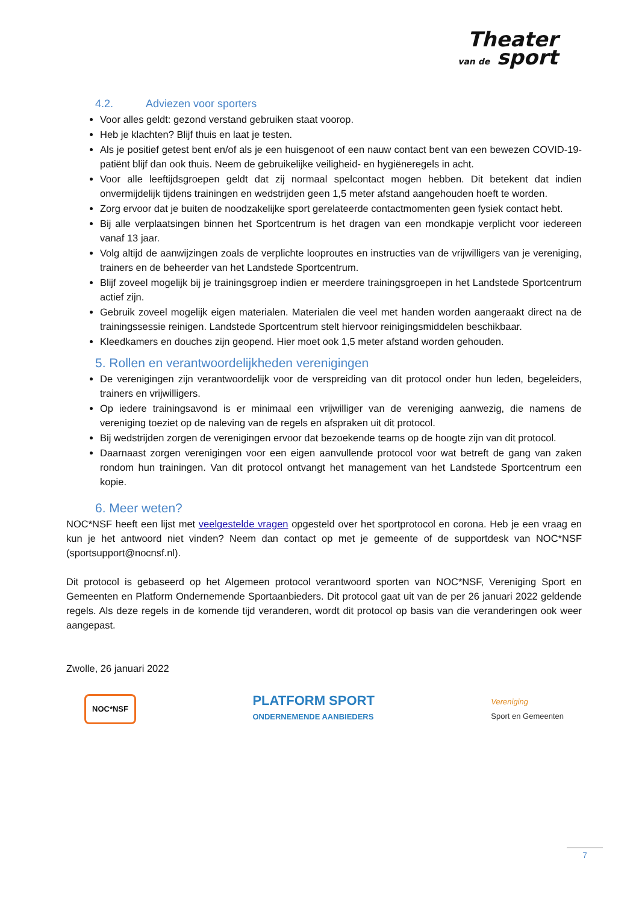Theater
van de sport
4.2. Adviezen voor sporters
Voor alles geldt: gezond verstand gebruiken staat voorop.
Heb je klachten? Blijf thuis en laat je testen.
Als je positief getest bent en/of als je een huisgenoot of een nauw contact bent van een bewezen COVID-19-patiënt blijf dan ook thuis. Neem de gebruikelijke veiligheid- en hygiëneregels in acht.
Voor alle leeftijdsgroepen geldt dat zij normaal spelcontact mogen hebben. Dit betekent dat indien onvermijdelijk tijdens trainingen en wedstrijden geen 1,5 meter afstand aangehouden hoeft te worden.
Zorg ervoor dat je buiten de noodzakelijke sport gerelateerde contactmomenten geen fysiek contact hebt.
Bij alle verplaatsingen binnen het Sportcentrum is het dragen van een mondkapje verplicht voor iedereen vanaf 13 jaar.
Volg altijd de aanwijzingen zoals de verplichte looproutes en instructies van de vrijwilligers van je vereniging, trainers en de beheerder van het Landstede Sportcentrum.
Blijf zoveel mogelijk bij je trainingsgroep indien er meerdere trainingsgroepen in het Landstede Sportcentrum actief zijn.
Gebruik zoveel mogelijk eigen materialen. Materialen die veel met handen worden aangeraakt direct na de trainingssessie reinigen. Landstede Sportcentrum stelt hiervoor reinigingsmiddelen beschikbaar.
Kleedkamers en douches zijn geopend. Hier moet ook 1,5 meter afstand worden gehouden.
5. Rollen en verantwoordelijkheden verenigingen
De verenigingen zijn verantwoordelijk voor de verspreiding van dit protocol onder hun leden, begeleiders, trainers en vrijwilligers.
Op iedere trainingsavond is er minimaal een vrijwilliger van de vereniging aanwezig, die namens de vereniging toeziet op de naleving van de regels en afspraken uit dit protocol.
Bij wedstrijden zorgen de verenigingen ervoor dat bezoekende teams op de hoogte zijn van dit protocol.
Daarnaast zorgen verenigingen voor een eigen aanvullende protocol voor wat betreft de gang van zaken rondom hun trainingen. Van dit protocol ontvangt het management van het Landstede Sportcentrum een kopie.
6. Meer weten?
NOC*NSF heeft een lijst met veelgestelde vragen opgesteld over het sportprotocol en corona. Heb je een vraag en kun je het antwoord niet vinden? Neem dan contact op met je gemeente of de supportdesk van NOC*NSF (sportsupport@nocnsf.nl).
Dit protocol is gebaseerd op het Algemeen protocol verantwoord sporten van NOC*NSF, Vereniging Sport en Gemeenten en Platform Ondernemende Sportaanbieders. Dit protocol gaat uit van de per 26 januari 2022 geldende regels. Als deze regels in de komende tijd veranderen, wordt dit protocol op basis van die veranderingen ook weer aangepast.
Zwolle, 26 januari 2022
NOC*NSF
PLATFORM SPORT
ONDERNEMENDE AANBIEDERS
Vereniging
Sport en Gemeenten
7